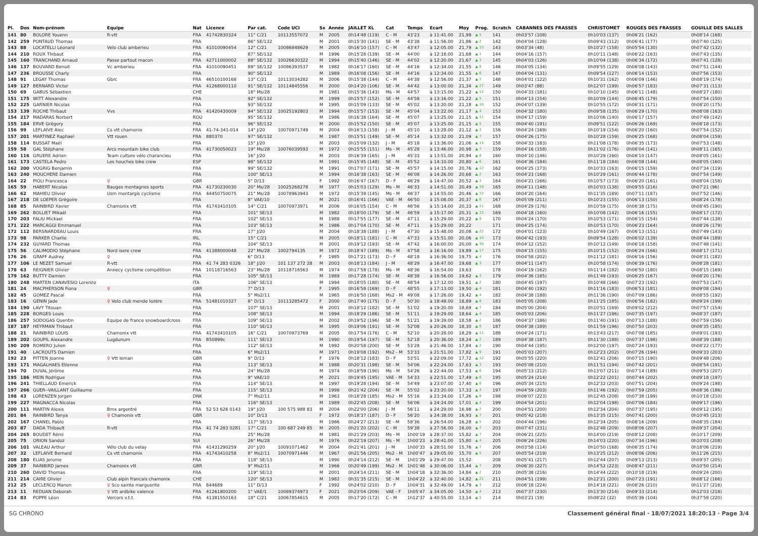| Pl. | Dos | Nom-prénom | Equipe | Nat | Licence | Par cat. | Code UCI | Sx | Année | JAILLET XL | Cat | Temps | Ecart | Moy | Prog. | Scratch | CABANNES DES FRASSES | CHRISTOMET | ROUGES DES FRASSES | GOUILLE DES SALLES |
| --- | --- | --- | --- | --- | --- | --- | --- | --- | --- | --- | --- | --- | --- | --- | --- | --- | --- | --- | --- | --- |
| 141 | 80 | BOLORE Youenn | R-vtt | FRA | 41742830324 | 11° C/21 | 10113557072 | M | 2005 | 0h14'48 (119) | C - M | 43'23 | à 11:41.00 | 21,99 | ▲ 5 | 141 | 0h03'57 (108) | 0h10'03 (137) | 0h06'21 (162) | 0h08'14 (168) |
| 142 | 259 | PONTAUD Thomas | | FRA | | 86° SE/132 | | M | 2001 | 0h15'30 (141) | SE - M | 43'38 | à 11:56.00 | 21,86 | ▲ 2 | 142 | 0h04'04 (128) | 0h09'43 (112) | 0h06'41 (177) | 0h07'40 (125) |
| 143 | 88 | LOCATELLI Léonard | Velo club amberieu | FRA | 41010090454 | 12° C/21 | 10086848629 | M | 2005 | 0h16'10 (157) | C - M | 43'47 | à 12:05.00 | 21,79 | ▲ 15 | 143 | 0h03'34 (48) | 0h10'27 (158) | 0h05'54 (130) | 0h07'42 (132) |
| 144 | 210 | ROUX Thibaut | | FRA | | 87° SE/132 | | M | 1996 | 0h15'28 (139) | SE - M | 44'00 | à 12:18.00 | 21,68 | ▲ 1 | 144 | 0h04'16 (157) | 0h10'11 (148) | 0h06'22 (163) | 0h07'43 (135) |
| 145 | 160 | TRANCHAND Arnaud | Passe partout macon | FRA | 42711000002 | 88° SE/132 | 10026630322 | M | 1994 | 0h15'40 (146) | SE - M | 44'02 | à 12:20.00 | 21,67 | ▲ 3 | 145 | 0h04'03 (126) | 0h10'04 (138) | 0h06'34 (172) | 0h07'41 (128) |
| 146 | 137 | BOUVARD Benoit | Vc amberieu | FRA | 41010090451 | 89° SE/132 | 10086393537 | M | 1982 | 0h16'17 (160) | SE - M | 44'16 | à 12:34.00 | 21,55 | ▲ 9 | 146 | 0h04'05 (134) | 0h09'55 (129) | 0h06'08 (143) | 0h07'51 (144) |
| 147 | 236 | BROUSSE Charly | | FRA | | 90° SE/132 | | M | 1989 | 0h16'08 (156) | SE - M | 44'16 | à 12:34.00 | 21,55 | ▲ 6 | 147 | 0h04'04 (131) | 0h09'54 (127) | 0h06'14 (153) | 0h07'56 (153) |
| 148 | 91 | LEGAY Thomas | Gbrc | FRA | 46510100168 | 13° C/21 | 10113034282 | M | 2006 | 0h15'38 (144) | C - M | 44'38 | à 12:56.00 | 21,37 | ▲ 7 | 148 | 0h04'01 (122) | 0h10'31 (162) | 0h06'09 (146) | 0h08'19 (174) |
| 149 | 127 | BERNARD Victor | | FRA | 41268000110 | 91° SE/132 | 10114845556 | M | 2000 | 0h14'20 (106) | SE - M | 44'42 | à 13:00.00 | 21,34 | ▲ 27 | 149 | 0h03'47 (88) | 0h12'07 (199) | 0h06'57 (183) | 0h07'31 (113) |
| 150 | 69 | GABUS Sébastien | | CHE | | 18° Ms/28 | | M | 1981 | 0h15'36 (143) | Ms - M | 44'57 | à 13:15.00 | 21,22 | ▲ 12 | 150 | 0h04'33 (181) | 0h10'10 (145) | 0h06'11 (148) | 0h08'27 (180) |
| 151 | 175 | WITT Alexandre | | FRA | | 92° SE/132 | | M | 1999 | 0h15'57 (152) | SE - M | 44'58 | à 13:16.00 | 21,22 | ▲ 5 | 151 | 0h04'13 (154) | 0h10'09 (144) | 0h06'45 (179) | 0h07'54 (150) |
| 152 | 225 | GARNIER Nicolas | | FRA | | 93° SE/132 | | M | 1995 | 0h15'09 (133) | SE - M | 45'02 | à 13:20.00 | 21,18 | ▲ 16 | 152 | 0h04'07 (139) | 0h10'55 (172) | 0h06'31 (171) | 0h08'20 (175) |
| 153 | 139 | ROCHE Thibaut | Vvs | FRA | 41420430009 | 94° SE/132 | 10025192803 | M | 1994 | 0h15'57 (153) | SE - M | 45'04 | à 13:22.00 | 21,17 | ▲ 4 | 153 | 0h04'32 (180) | 0h09'58 (135) | 0h06'29 (170) | 0h08'08 (163) |
| 154 | 217 | MADARAS Norbert | | ROU | | 95° SE/132 | | M | 1986 | 0h16'38 (164) | SE - M | 45'07 | à 13:25.00 | 21,15 | ▲ 11 | 154 | 0h04'17 (159) | 0h10'06 (140) | 0h06'17 (157) | 0h07'49 (142) |
| 155 | 184 | ERVE Grégory | | FRA | | 96° SE/132 | | M | 2000 | 0h15'52 (150) | SE - M | 45'07 | à 13:25.00 | 21,15 | ▲ 5 | 155 | 0h04'40 (191) | 0h09'51 (122) | 0h06'26 (169) | 0h08'18 (173) |
| 156 | 99 | LEFLAIVE Alec | Cs vtt chamonix | FRA | 41-74-341-014 | 14° J/20 | 10070971749 | M | 2004 | 0h16'13 (158) | J - M | 45'10 | à 13:28.00 | 21,12 | ▲ 3 | 156 | 0h04'24 (169) | 0h10'19 (154) | 0h06'20 (160) | 0h07'54 (152) |
| 157 | 201 | MARTINEZ Raphael | Vtt rouen | FRA | 880370 | 97° SE/132 | | M | 1987 | 0h15'51 (149) | SE - M | 45'14 | à 13:32.00 | 21,09 | ▲ 7 | 157 | 0h04'26 (175) | 0h10'28 (159) | 0h06'25 (168) | 0h08'04 (159) |
| 158 | 114 | BUSSAT Maël | | FRA | | 15° J/20 | | M | 2003 | 0h15'09 (132) | J - M | 45'18 | à 13:36.00 | 21,06 | ▲ 14 | 158 | 0h04'33 (183) | 0h11'08 (178) | 0h06'35 (173) | 0h07'53 (148) |
| 159 | 58 | GAL Stéphane | Arcs mountain bike club | FRA | 41730050023 | 19° Ms/28 | 10076039593 | M | 1972 | 0h15'55 (151) | Ms - M | 45'28 | à 13:46.00 | 20,98 | ▲ 7 | 159 | 0h04'16 (158) | 0h11'02 (176) | 0h06'04 (141) | 0h08'11 (165) |
| 160 | 116 | GRUERE Adrien | Team culture vélo charancieu | FRA | | 16° J/20 | | M | 2003 | 0h16'39 (165) | J - M | 45'33 | à 13:51.00 | 20,94 | ▲ 8 | 160 | 0h04'10 (146) | 0h10'29 (160) | 0h06'10 (147) | 0h08'05 (161) |
| 161 | 173 | CASTELA Pedro | Les houches bike crew | ESP | | 98° SE/132 | | M | 1991 | 0h15'45 (148) | SE - M | 45'52 | à 14:10.00 | 20,80 | ▲ 6 | 161 | 0h04'36 (184) | 0h11'18 (184) | 0h06'08 (144) | 0h08'05 (160) |
| 162 | 200 | VOGRIG Benjamin | | FRA | | 99° SE/132 | | M | 1991 | 0h17'07 (171) | SE - M | 45'57 | à 14:15.00 | 20,76 | ▲ 12 | 162 | 0h04'25 (173) | 0h10'33 (163) | 0h06'15 (159) | 0h07'34 (119) |
| 163 | 240 | MOUCHERE Damien | | FRA | | 100° SE/13 | | M | 1994 | 0h16'38 (163) | SE - M | 46'08 | à 14:26.00 | 20,68 | ▲ 2 | 163 | 0h04'23 (168) | 0h10'29 (161) | 0h06'44 (178) | 0h07'54 (149) |
| 164 | 22 | PIOLI Francesca | ♀ | GBR | | 5° D/13 | | F | 1992 | 0h16'47 (167) | D - F | 46'29 | à 14:47.00 | 20,52 | ▲ 3 | 164 | 0h04'21 (166) | 0h10'57 (173) | 0h06'20 (161) | 0h08'04 (158) |
| 165 | 59 | HABERT Nicolas | Bauges montagnes sports | FRA | 41730230030 | 20° Ms/28 | 10025268278 | M | 1977 | 0h15'03 (129) | Ms - M | 46'33 | à 14:51.00 | 20,49 | ▲ 19 | 165 | 0h04'11 (148) | 0h10'03 (138) | 0h09'55 (216) | 0h07'21 (96) |
| 166 | 62 | MAHIEU Olivier | Usm montargis cyclisme | FRA | 44450750075 | 21° Ms/28 | 10078963943 | M | 1972 | 0h15'39 (145) | Ms - M | 46'37 | à 14:55.00 | 20,46 | ▲ 15 | 166 | 0h04'20 (164) | 0h11'35 (189) | 0h07'11 (187) | 0h07'52 (146) |
| 167 | 218 | DE LOEPER Grégoire | | FRA | | 8° VAE/10 | | M | 2021 | 0h16'41 (166) | VAE - M | 46'50 | à 15:08.00 | 20,37 | ▲ 6 | 167 | 0h05'09 (211) | 0h10'23 (155) | 0h06'13 (150) | 0h08'24 (178) |
| 168 | 85 | RAINBIRD Xavier | Chamonix vtt | FRA | 41743410105 | 14° C/21 | 10070973971 | M | 2006 | 0h16'05 (154) | C - M | 46'56 | à 15:14.00 | 20,33 | ▲ 11 | 168 | 0h04'29 (176) | 0h10'59 (175) | 0h06'38 (175) | 0h08'45 (190) |
| 169 | 262 | BOLLIET Mikaël | | FRA | | 101° SE/13 | | M | 1982 | 0h18'00 (179) | SE - M | 46'59 | à 15:17.00 | 20,31 | ▲ 15 | 169 | 0h04'18 (160) | 0h10'08 (142) | 0h06'16 (155) | 0h08'17 (172) |
| 170 | 203 | FALIU Mickael | | FRA | | 102° SE/13 | | M | 1988 | 0h17'55 (177) | SE - M | 47'11 | à 15:29.00 | 20,22 | ▲ 9 | 170 | 0h04'24 (170) | 0h10'53 (171) | 0h06'15 (154) | 0h07'44 (138) |
| 171 | 222 | MARCAGGI Emmanuel | | FRA | | 103° SE/13 | | M | 1986 | 0h17'04 (170) | SE - M | 47'11 | à 15:29.00 | 20,22 | | 171 | 0h04'25 (174) | 0h10'53 (170) | 0h06'23 (164) | 0h08'26 (179) |
| 172 | 112 | BERSNARDEAU Louis | | FRA | | 17° J/20 | | M | 2004 | 0h18'38 (188) | J - M | 47'30 | à 15:48.00 | 20,08 | ▲ 22 | 172 | 0h04'01 (123) | 0h10'49 (167) | 0h06'13 (151) | 0h07'49 (143) |
| 173 | 98 | PARKER Charlie | | IRL | | 15° C/21 | | M | 2005 | 0h18'11 (181) | C - M | 47'33 | à 15:51.00 | 20,06 | ▲ 10 | 173 | 0h04'42 (193) | 0h09'54 (128) | 0h06'02 (139) | 0h08'44 (189) |
| 174 | 232 | GUYARD Thomas | | FRA | | 104° SE/13 | | M | 2001 | 0h19'12 (193) | SE - M | 47'42 | à 16:00.00 | 20,00 | ▲ 30 | 174 | 0h04'12 (152) | 0h10'12 (149) | 0h06'18 (158) | 0h07'48 (141) |
| 175 | 56 | CALIMODIO Stéphane | Nord isere crew | FRA | 41388000048 | 22° Ms/28 | 1002794135 | M | 1972 | 0h18'47 (189) | Ms - M | 47'58 | à 16:16.00 | 19,89 | ▲ 17 | 175 | 0h04'15 (155) | 0h10'15 (152) | 0h06'24 (166) | 0h08'17 (171) |
| 176 | 26 | GRAFF Audrey | ♀ | FRA | | 6° D/13 | | F | 1985 | 0h17'21 (173) | D - F | 48'18 | à 16:36.00 | 19,75 | ▲ 4 | 176 | 0h04'58 (202) | 0h11'12 (181) | 0h06'16 (156) | 0h08'31 (182) |
| 177 | 106 | LE NEZET Samuel | R-vtt | FRA | 41 74 283 0326 | 18° J/20 | 101 137 272 28 | M | 2003 | 0h18'13 (184) | J - M | 48'29 | à 16:47.00 | 19,68 | ▲ 3 | 177 | 0h04'11 (147) | 0h10'58 (174) | 0h06'39 (176) | 0h08'28 (181) |
| 178 | 63 | REIGNIER Olivier | Annecy cyclisme compétition | FRA | 10118716563 | 23° Ms/28 | 10118716563 | M | 1974 | 0h17'58 (178) | Ms - M | 48'36 | à 16:54.00 | 19,63 | | 178 | 0h04'19 (162) | 0h11'14 (182) | 0h06'50 (180) | 0h08'15 (169) |
| 179 | 162 | BUTTY Damien | | FRA | | 105° SE/13 | | M | 1989 | 0h17'28 (174) | SE - M | 48'38 | à 16:56.00 | 19,62 | ▲ 3 | 179 | 0h04'36 (185) | 0h11'49 (193) | 0h06'25 (167) | 0h08'20 (176) |
| 180 | 248 | MARTEN CANAVESIO Lorenzo | | ITA | | 106° SE/13 | | M | 1994 | 0h18'05 (180) | SE - M | 48'54 | à 17:12.00 | 19,51 | ▲ 2 | 180 | 0h04'45 (197) | 0h10'48 (166) | 0h07'23 (192) | 0h07'53 (147) |
| 181 | 24 | MACPHERSON Fiona | ♀ | GBR | | 7° D/13 | | F | 1995 | 0h16'58 (169) | D - F | 48'55 | à 17:13.00 | 19,50 | ▲ 4 | 181 | 0h04'40 (192) | 0h11'16 (183) | 0h06'53 (181) | 0h09'08 (194) |
| 182 | 45 | GOMEZ Pascal | | FRA | | 5° Ms2/11 | | M | 1965 | 0h16'50 (168) | Ms2 - M | 49'08 | à 17:26.00 | 19,42 | ▲ 4 | 182 | 0h04'38 (188) | 0h11'36 (190) | 0h07'09 (186) | 0h08'55 (192) |
| 183 | 16 | GENIN Jade | ♀ Velo club mende lozère | FRA | 51481010327 | 8° D/13 | 10113285472 | F | 2000 | 0h17'40 (175) | D - F | 50'30 | à 18:48.00 | 18,89 | ▲ 8 | 183 | 0h05'05 (208) | 0h11'25 (185) | 0h06'56 (182) | 0h09'24 (199) |
| 184 | 190 | LAVY Titouan | | FRA | | 107° SE/13 | | M | 2001 | 0h18'12 (182) | SE - M | 51'02 | à 19:20.00 | 18,69 | ▲ 7 | 184 | 0h05'00 (204) | 0h10'51 (169) | 0h09'02 (212) | 0h07'57 (154) |
| 185 | 228 | BORGES Louis | | FRA | | 108° SE/13 | | M | 1994 | 0h18'29 (186) | SE - M | 51'11 | à 19:29.00 | 18,64 | ▲ 4 | 185 | 0h05'03 (206) | 0h11'27 (186) | 0h07'35 (197) | 0h08'37 (187) |
| 186 | 257 | SODOGAS Quentin | Equipe de france snowboardcross | FRA | | 109° SE/13 | | M | 2002 | 0h19'52 (196) | SE - M | 51'21 | à 19:39.00 | 18,58 | ▲ 2 | 186 | 0h04'37 (186) | 0h11'40 (191) | 0h07'13 (188) | 0h07'59 (156) |
| 187 | 187 | HEYRMAN Thibaut | | FRA | | 110° SE/13 | | M | 1995 | 0h19'06 (191) | SE - M | 52'08 | à 20:26.00 | 18,30 | ▲ 6 | 187 | 0h04'38 (189) | 0h11'59 (196) | 0h07'50 (203) | 0h08'35 (185) |
| 188 | 21 | RAINBIRD LOUIS | Chamonix vtt | FRA | 41743410105 | 16° C/21 | 10070973769 | M | 2005 | 0h17'54 (176) | C - M | 52'10 | à 20:28.00 | 18,29 | ▲ 11 | 188 | 0h04'24 (171) | 0h13'43 (217) | 0h07'08 (185) | 0h09'01 (193) |
| 189 | 202 | GOUPIL Alexandre | Lugdunum | FRA | B50899c | 111° SE/13 | | M | 1990 | 0h19'54 (197) | SE - M | 52'18 | à 20:36.00 | 18,24 | ▲ 2 | 189 | 0h04'38 (187) | 0h11'30 (188) | 0h07'37 (198) | 0h08'39 (188) |
| 190 | 209 | ROMERO Julien | | FRA | | 112° SE/13 | | M | 1992 | 0h20'58 (200) | SE - M | 53'28 | à 21:46.00 | 17,84 | ▲ 2 | 190 | 0h04'44 (195) | 0h12'00 (197) | 0h07'24 (193) | 0h08'22 (177) |
| 191 | 40 | LACROUTS Damien | | FRA | | 6° Ms2/11 | | M | 1971 | 0h19'08 (192) | Ms2 - M | 53'33 | à 21:51.00 | 17,82 | ▲ 9 | 191 | 0h05'03 (207) | 0h12'23 (202) | 0h07'26 (194) | 0h09'33 (203) |
| 192 | 23 | PITTEN Joanne | ♀ Vtt leman | GBR | | 9° D/13 | | F | 1976 | 0h18'12 (183) | D - F | 53'51 | à 22:09.00 | 17,72 | ▲ 12 | 192 | 0h05'55 (220) | 0h12'41 (206) | 0h07'15 (190) | 0h09'48 (206) |
| 193 | 171 | MAGALHAES Etienne | | FRA | | 113° SE/13 | | M | 1988 | 0h20'31 (198) | SE - M | 54'06 | à 22:24.00 | 17,63 | ▲ 3 | 193 | 0h05'08 (210) | 0h11'51 (194) | 0h07'42 (201) | 0h08'54 (191) |
| 194 | 70 | DUVAL Jérôme | | FRA | | 24° Ms/28 | | M | 1974 | 0h18'59 (190) | Ms - M | 54'26 | à 22:44.00 | 17,53 | ▲ 6 | 194 | 0h05'13 (212) | 0h13'07 (211) | 0h07'14 (189) | 0h09'53 (207) |
| 195 | 186 | MEIN Rodrigue | | FRA | | 9° VAE/10 | | M | 2021 | 0h19'45 (195) | VAE - M | 54'33 | à 22:51.00 | 17,49 | ▲ 6 | 195 | 0h05'24 (214) | 0h12'22 (201) | 0h07'44 (202) | 0h09'18 (197) |
| 196 | 241 | THIELLAUD Emerick | | FRA | | 114° SE/13 | | M | 1997 | 0h19'28 (194) | SE - M | 54'49 | à 23:07.00 | 17,40 | ▲ 6 | 196 | 0h05'34 (215) | 0h12'32 (203) | 0h07'51 (204) | 0h09'24 (198) |
| 197 | 266 | GUER--VAILLANT Guillaume | | FRA | | 115° SE/13 | | M | 1998 | 0h21'42 (204) | SE - M | 55'02 | à 23:20.00 | 17,33 | ▲ 3 | 197 | 0h04'59 (203) | 0h11'46 (192) | 0h07'59 (205) | 0h08'36 (186) |
| 198 | 43 | LORENZEN Jorgen | | DNK | | 7° Ms2/11 | | M | 1963 | 0h18'28 (185) | Ms2 - M | 55'16 | à 23:34.00 | 17,26 | ▲ 8 | 198 | 0h06'07 (223) | 0h12'45 (208) | 0h07'38 (199) | 0h10'18 (210) |
| 199 | 227 | MAGNACCA Nicolas | | FRA | | 116° SE/13 | | M | 1989 | 0h22'45 (208) | SE - M | 56'06 | à 24:24.00 | 17,01 | ▲ 4 | 199 | 0h04'54 (201) | 0h12'04 (198) | 0h07'06 (184) | 0h09'17 (196) |
| 200 | 111 | MARTIN Alexis | Bmx argentré | FRA | 52 53 626 0143 | 19° J/20 | 100 575 988 83 | M | 2004 | 0h22'00 (206) | J - M | 56'11 | à 24:29.00 | 16,98 | ▲ 2 | 200 | 0h04'51 (200) | 0h12'34 (204) | 0h07'37 (195) | 0h09'12 (195) |
| 201 | 84 | RAINBIRD Tanya | ♀ Chamonix vtt | GBR | | 10° D/13 | | F | 1972 | 0h18'37 (187) | D - F | 56'20 | à 24:38.00 | 16,93 | ▲ 7 | 201 | 0h05'42 (218) | 0h13'35 (215) | 0h07'41 (200) | 0h10'45 (213) |
| 202 | 167 | CHANEL Pablo | | FRA | | 117° SE/13 | | M | 1986 | 0h24'27 (213) | SE - M | 58'36 | à 26:54.00 | 16,28 | ▲ 5 | 202 | 0h04'44 (196) | 0h12'34 (205) | 0h08'16 (209) | 0h08'35 (184) |
| 203 | 87 | DADA Thibault | R-vtt | FRA | 41 74 283 0281 | 17° C/21 | 100 687 249 85 | M | 2005 | 0h21'20 (202) | C - M | 59'38 | à 27:56.00 | 16,00 | ▲ 7 | 203 | 0h07'47 (231) | 0h12'48 (209) | 0h08'06 (207) | 0h09'37 (204) |
| 204 | 265 | BOUDET Rémi | | FRA | | 25° Ms/28 | | M | 1981 | 0h21'29 (203) | Ms - M | 1h00'19 | à 28:37.00 | 15,82 | ▲ 7 | 204 | 0h06'21 (225) | 0h14'00 (219) | 0h08'12 (208) | 0h10'17 (209) |
| 205 | 75 | ORION Sandoz | | SUI | | 26° Ms/28 | | M | 1976 | 0h22'19 (207) | Ms - M | 1h00'23 | à 28:41.00 | 15,80 | ▲ 4 | 205 | 0h06'24 (226) | 0h14'03 (220) | 0h07'34 (196) | 0h10'03 (208) |
| 206 | 101 | VALEAU Arthur | Vélo club du velay | FRA | 41431290259 | 20° J/20 | 10091071462 | M | 2004 | 0h21'41 (201) | J - M | 1h00'33 | à 28:51.00 | 15,76 | ▲ 7 | 206 | 0h03'58 (114) | 0h10'50 (168) | 0h06'35 (174) | 0h18'06 (219) |
| 207 | 32 | LEFLAIVE Bernard | Cs vtt chamonix | FRA | 41743410258 | 8° Ms2/11 | 10070971446 | M | 1967 | 0h21'56 (205) | Ms2 - M | 1h00'47 | à 29:05.00 | 15,70 | ▲ 5 | 207 | 0h05'54 (219) | 0h13'25 (212) | 0h08'06 (206) | 0h11'26 (215) |
| 208 | 180 | ELIAS Jerome | | FRA | | 118° SE/13 | | M | 1990 | 0h24'14 (212) | SE - M | 1h01'29 | à 29:47.00 | 15,52 | | 208 | 0h05'41 (217) | 0h12'44 (207) | 0h09'13 (213) | 0h09'37 (205) |
| 209 | 37 | RAINBIRD James | Chamonix vtt | GBR | | 9° Ms2/11 | | M | 1966 | 0h20'49 (199) | Ms2 - M | 1h01'48 | à 30:06.00 | 15,44 | ▲ 7 | 209 | 0h06'30 (227) | 0h14'52 (223) | 0h08'47 (211) | 0h10'50 (214) |
| 210 | 260 | DAVID Thomas | | FRA | | 119° SE/13 | | M | 2001 | 0h24'14 (211) | SE - M | 1h04'18 | à 32:36.00 | 14,84 | ▲ 2 | 210 | 0h05'38 (216) | 0h14'44 (222) | 0h10'18 (219) | 0h09'24 (200) |
| 211 | 214 | CAIRE Olivier | Club alpin francais chamonix | CHE | | 120° SE/13 | | M | 1982 | 0h31'35 (215) | SE - M | 1h04'22 | à 32:40.00 | 14,82 | ▲ 21 | 211 | 0h04'51 (199) | 0h12'21 (200) | 0h07'23 (191) | 0h08'12 (166) |
| 212 | 25 | LECLERCQ Manon | ♀ Sco sainte marguerite | FRA | 844689 | 11° D/13 | | F | 1992 | 0h24'02 (210) | D - F | 1h04'31 | à 32:49.00 | 14,79 | ▲ 3 | 212 | 0h06'18 (224) | 0h14'18 (221) | 0h08'26 (210) | 0h11'27 (216) |
| 213 | 11 | REDUAN Deborah | ♀ Vtt ardbike valence | FRA | 41261800200 | 1° VAE/1 | 10089374973 | F | 2021 | 0h23'04 (209) | VAE - F | 1h05'47 | à 34:05.00 | 14,50 | ▲ 4 | 213 | 0h07'37 (230) | 0h13'30 (214) | 0h09'33 (214) | 0h12'03 (218) |
| 214 | 83 | POPPE Léon | Vercors v.t.t. | FRA | 41381550163 | 18° C/21 | 10067854615 | M | 2005 | 0h17'20 (172) | C - M | 1h12'37 | à 40:55.00 | 13,14 | ▲ 5 | 214 | 0h03'21 (19) | 0h08'22 (32) | 0h05'36 (104) | 0h37'58 (220) |
SG CHRONO Classement général final · 18/07/2021 18:20:13 · Page 3/4